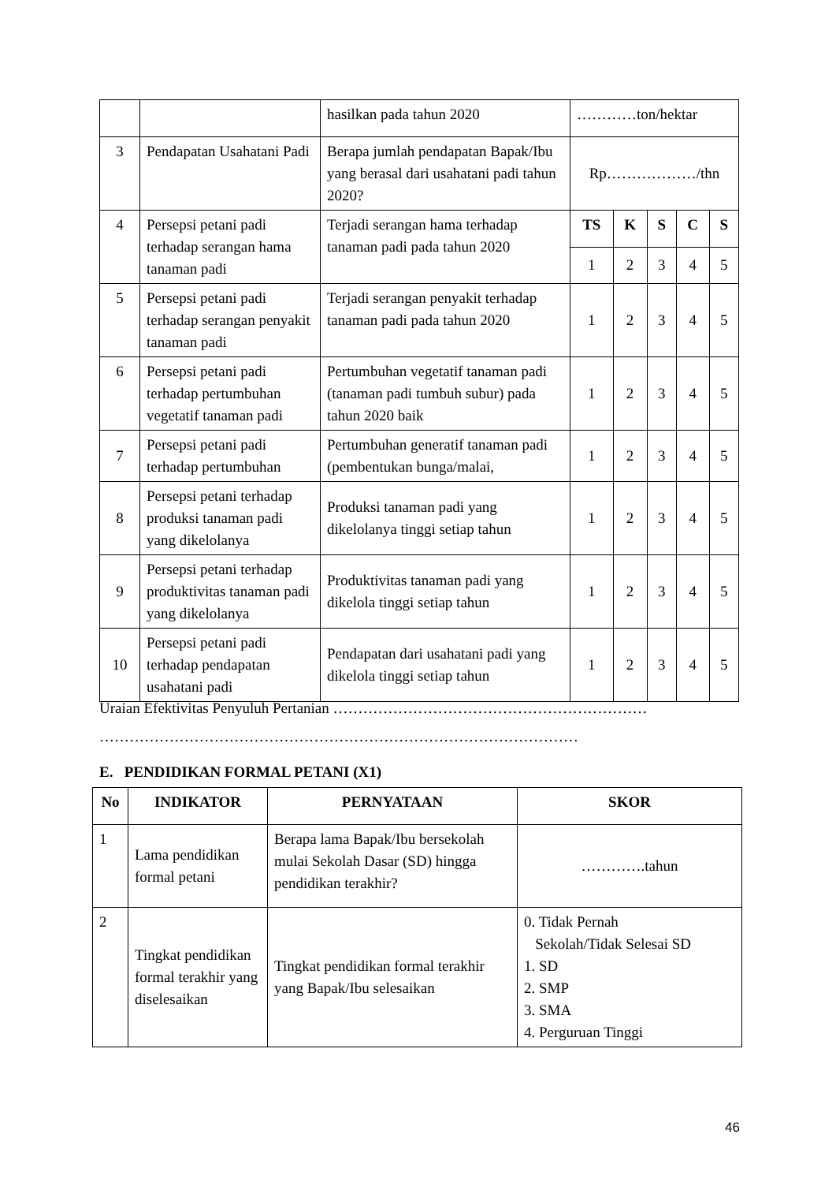| | | hasilkan pada tahun 2020 | …………ton/hektar | | | | |
| 3 | Pendapatan Usahatani Padi | Berapa jumlah pendapatan Bapak/Ibu yang berasal dari usahatani padi tahun 2020? | Rp………………/thn | | | | |
| 4 | Persepsi petani padi terhadap serangan hama tanaman padi | Terjadi serangan hama terhadap tanaman padi pada tahun 2020 | TS | K | S | C | S |
| | | | 1 | 2 | 3 | 4 | 5 |
| 5 | Persepsi petani padi terhadap serangan penyakit tanaman padi | Terjadi serangan penyakit terhadap tanaman padi pada tahun 2020 | 1 | 2 | 3 | 4 | 5 |
| 6 | Persepsi petani padi terhadap pertumbuhan vegetatif tanaman padi | Pertumbuhan vegetatif tanaman padi (tanaman padi tumbuh subur) pada tahun 2020 baik | 1 | 2 | 3 | 4 | 5 |
| 7 | Persepsi petani padi terhadap pertumbuhan | Pertumbuhan generatif tanaman padi (pembentukan bunga/malai, | 1 | 2 | 3 | 4 | 5 |
| 8 | Persepsi petani terhadap produksi tanaman padi yang dikelolanya | Produksi tanaman padi yang dikelolanya tinggi setiap tahun | 1 | 2 | 3 | 4 | 5 |
| 9 | Persepsi petani terhadap produktivitas tanaman padi yang dikelolanya | Produktivitas tanaman padi yang dikelola tinggi setiap tahun | 1 | 2 | 3 | 4 | 5 |
| 10 | Persepsi petani padi terhadap pendapatan usahatani padi | Pendapatan dari usahatani padi yang dikelola tinggi setiap tahun | 1 | 2 | 3 | 4 | 5 |
Uraian Efektivitas Penyuluh Pertanian ………………………………………………………
……………………………………………………………………………………
E. PENDIDIKAN FORMAL PETANI (X1)
| No | INDIKATOR | PERNYATAAN | SKOR |
| --- | --- | --- | --- |
| 1 | Lama pendidikan formal petani | Berapa lama Bapak/Ibu bersekolah mulai Sekolah Dasar (SD) hingga pendidikan terakhir? | ………….tahun |
| 2 | Tingkat pendidikan formal terakhir yang diselesaikan | Tingkat pendidikan formal terakhir yang Bapak/Ibu selesaikan | 0. Tidak Pernah Sekolah/Tidak Selesai SD 1. SD 2. SMP 3. SMA 4. Perguruan Tinggi |
46